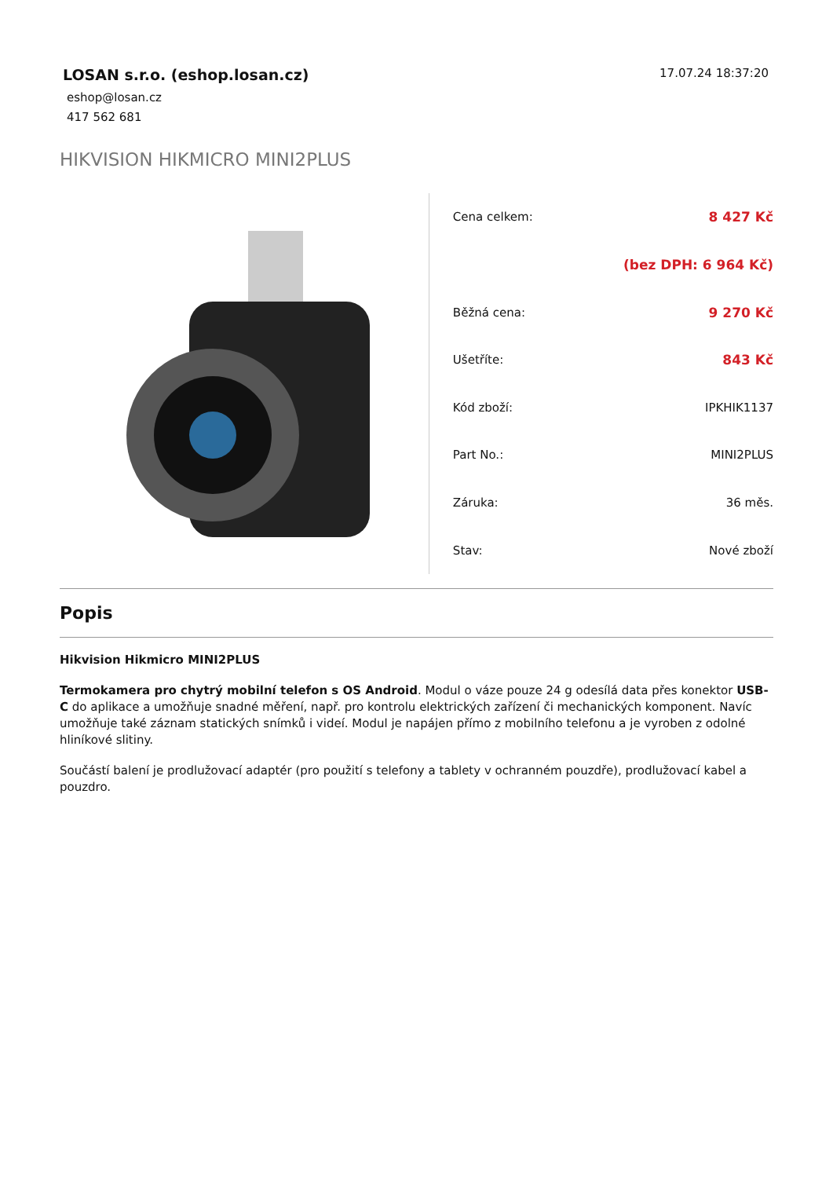LOSAN s.r.o. (eshop.losan.cz)
eshop@losan.cz
417 562 681
17.07.24 18:37:20
HIKVISION HIKMICRO MINI2PLUS
| Cena celkem: | 8 427 Kč |
| | (bez DPH: 6 964 Kč) |
| Běžná cena: | 9 270 Kč |
| Ušetříte: | 843 Kč |
| Kód zboží: | IPKHIK1137 |
| Part No.: | MINI2PLUS |
| Záruka: | 36 měs. |
| Stav: | Nové zboží |
Popis
Hikvision Hikmicro MINI2PLUS
Termokamera pro chytrý mobilní telefon s OS Android. Modul o váze pouze 24 g odesílá data přes konektor USB-C do aplikace a umožňuje snadné měření, např. pro kontrolu elektrických zařízení či mechanických komponent. Navíc umožňuje také záznam statických snímků i videí. Modul je napájen přímo z mobilního telefonu a je vyroben z odolné hliníkové slitiny.
Součástí balení je prodlužovací adaptér (pro použití s telefony a tablety v ochranném pouzdře), prodlužovací kabel a pouzdro.